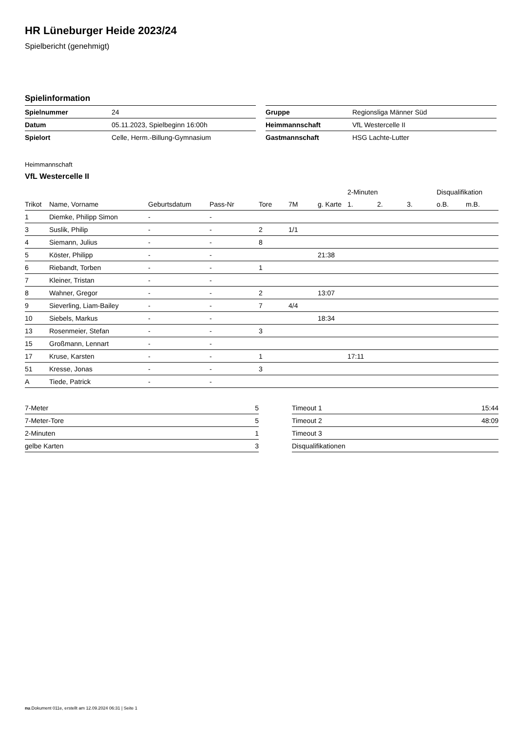HR Lüneburger Heide 2023/24
Spielbericht (genehmigt)
Spielinformation
| Spielnummer | 24 |
| Datum | 05.11.2023, Spielbeginn 16:00h |
| Spielort | Celle, Herm.-Billung-Gymnasium |
| Gruppe | Regionsliga Männer Süd |
| Heimmannschaft | VfL Westercelle II |
| Gastmannschaft | HSG Lachte-Lutter |
Heimmannschaft
VfL Westercelle II
| | | | | | | | 2-Minuten | | | Disqualifikation | |
| --- | --- | --- | --- | --- | --- | --- | --- | --- | --- | --- | --- |
| Trikot | Name, Vorname | Geburtsdatum | Pass-Nr | Tore | 7M | g. Karte | 1. | 2. | 3. | o.B. | m.B. |
| 1 | Diemke, Philipp Simon | - | - | | | | | | | | |
| 3 | Suslik, Philip | - | - | 2 | 1/1 | | | | | | |
| 4 | Siemann, Julius | - | - | 8 | | | | | | | |
| 5 | Köster, Philipp | - | - | | | 21:38 | | | | | |
| 6 | Riebandt, Torben | - | - | 1 | | | | | | | |
| 7 | Kleiner, Tristan | - | - | | | | | | | | |
| 8 | Wahner, Gregor | - | - | 2 | | 13:07 | | | | | |
| 9 | Sieverling, Liam-Bailey | - | - | 7 | 4/4 | | | | | | |
| 10 | Siebels, Markus | - | - | | | 18:34 | | | | | |
| 13 | Rosenmeier, Stefan | - | - | 3 | | | | | | | |
| 15 | Großmann, Lennart | - | - | | | | | | | | |
| 17 | Kruse, Karsten | - | - | 1 | | | 17:11 | | | | |
| 51 | Kresse, Jonas | - | - | 3 | | | | | | | |
| A | Tiede, Patrick | - | - | | | | | | | | |
| 7-Meter | 5 |
| 7-Meter-Tore | 5 |
| 2-Minuten | 1 |
| gelbe Karten | 3 |
| Timeout 1 | 15:44 |
| Timeout 2 | 48:09 |
| Timeout 3 | |
| Disqualifikationen | |
nu.Dokument 011e, erstellt am 12.09.2024 06:31 | Seite 1